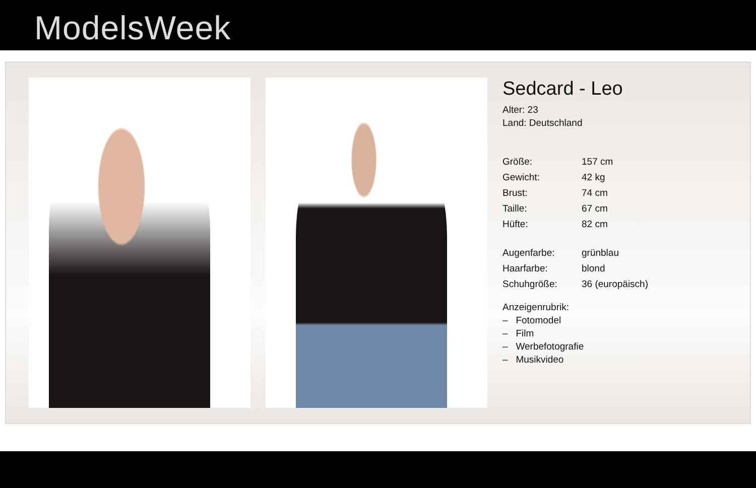ModelsWeek
Sedcard - Leo
Alter: 23
Land: Deutschland
| Größe: | 157 cm |
| Gewicht: | 42 kg |
| Brust: | 74 cm |
| Taille: | 67 cm |
| Hüfte: | 82 cm |
| Augenfarbe: | grünblau |
| Haarfarbe: | blond |
| Schuhgröße: | 36 (europäisch) |
Anzeigenrubrik:
– Fotomodel
– Film
– Werbefotografie
– Musikvideo